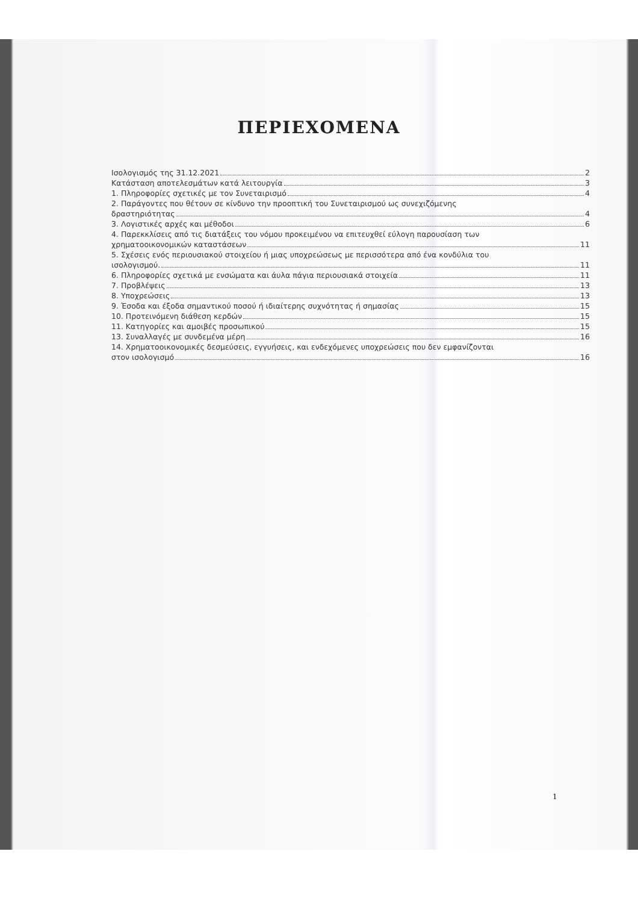ΠΕΡΙΕΧΟΜΕΝΑ
Ισολογισμός της 31.12.2021 2
Κατάσταση αποτελεσμάτων κατά λειτουργία 3
1. Πληροφορίες σχετικές με τον Συνεταιρισμό 4
2. Παράγοντες που θέτουν σε κίνδυνο την προοπτική του Συνεταιρισμού ως συνεχιζόμενης
δραστηριότητας 4
3. Λογιστικές αρχές και μέθοδοι 6
4. Παρεκκλίσεις από τις διατάξεις του νόμου προκειμένου να επιτευχθεί εύλογη παρουσίαση των
χρηματοοικονομικών καταστάσεων 11
5. Σχέσεις ενός περιουσιακού στοιχείου ή μιας υποχρεώσεως με περισσότερα από ένα κονδύλια του
ισολογισμού. 11
6. Πληροφορίες σχετικά με ενσώματα και άυλα πάγια περιουσιακά στοιχεία 11
7. Προβλέψεις 13
8. Υποχρεώσεις 13
9. Έσοδα και έξοδα σημαντικού ποσού ή ιδιαίτερης συχνότητας ή σημασίας 15
10. Προτεινόμενη διάθεση κερδών 15
11. Κατηγορίες και αμοιβές προσωπικού 15
13. Συναλλαγές με συνδεμένα μέρη 16
14. Χρηματοοικονομικές δεσμεύσεις, εγγυήσεις, και ενδεχόμενες υποχρεώσεις που δεν εμφανίζονται
στον ισολογισμό 16
1